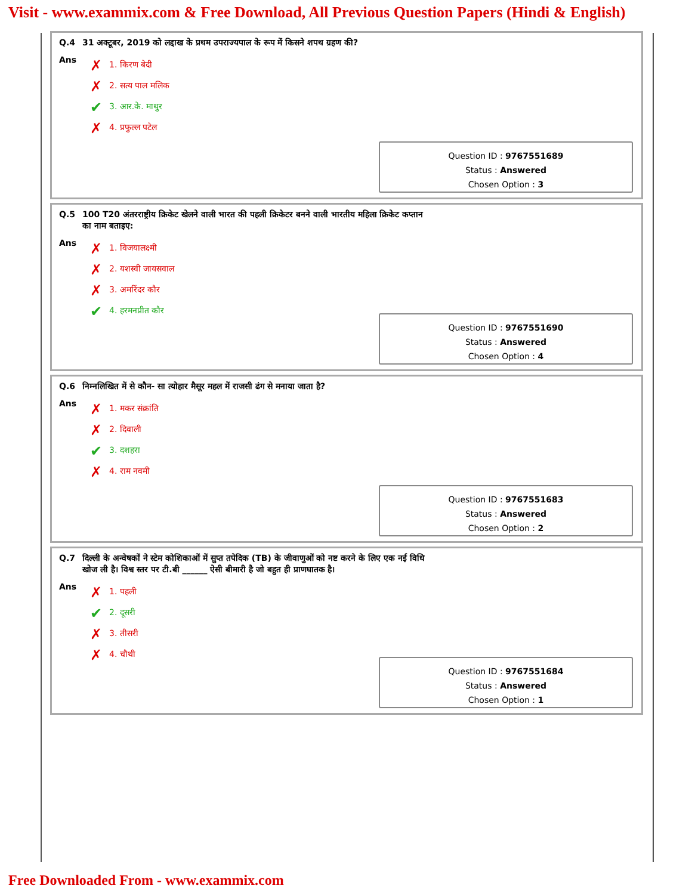Visit - www.exammix.com & Free Download, All Previous Question Papers (Hindi & English)
Q.4 31 अक्टूबर, 2019 को लद्दाख के प्रथम उपराज्यपाल के रूप में किसने शपथ ग्रहण की?
Ans
✗ 1. किरण बेदी
✗ 2. सत्य पाल मलिक
✔ 3. आर.के. माथुर
✗ 4. प्रफुल्ल पटेल
Question ID : 9767551689
Status : Answered
Chosen Option : 3
Q.5 100 T20 अंतरराष्ट्रीय क्रिकेट खेलने वाली भारत की पहली क्रिकेटर बनने वाली भारतीय महिला क्रिकेट कप्तान
का नाम बताइए:
Ans
✗ 1. विजयालक्ष्मी
✗ 2. यशस्वी जायसवाल
✗ 3. अमरिंदर कौर
✔ 4. हरमनप्रीत कौर
Question ID : 9767551690
Status : Answered
Chosen Option : 4
Q.6 निम्नलिखित में से कौन- सा त्योहार मैसूर महल में राजसी ढंग से मनाया जाता है?
Ans
✗ 1. मकर संक्रांति
✗ 2. दिवाली
✔ 3. दशहरा
✗ 4. राम नवमी
Question ID : 9767551683
Status : Answered
Chosen Option : 2
Q.7 दिल्ली के अन्वेषकों ने स्टेम कोशिकाओं में सुप्त तपेदिक (TB) के जीवाणुओं को नष्ट करने के लिए एक नई विधि
खोज ली है। विश्व स्तर पर टी.बी ______ ऐसी बीमारी है जो बहुत ही प्राणघातक है।
Ans
✗ 1. पहली
✔ 2. दूसरी
✗ 3. तीसरी
✗ 4. चौथी
Question ID : 9767551684
Status : Answered
Chosen Option : 1
Free Downloaded From - www.exammix.com